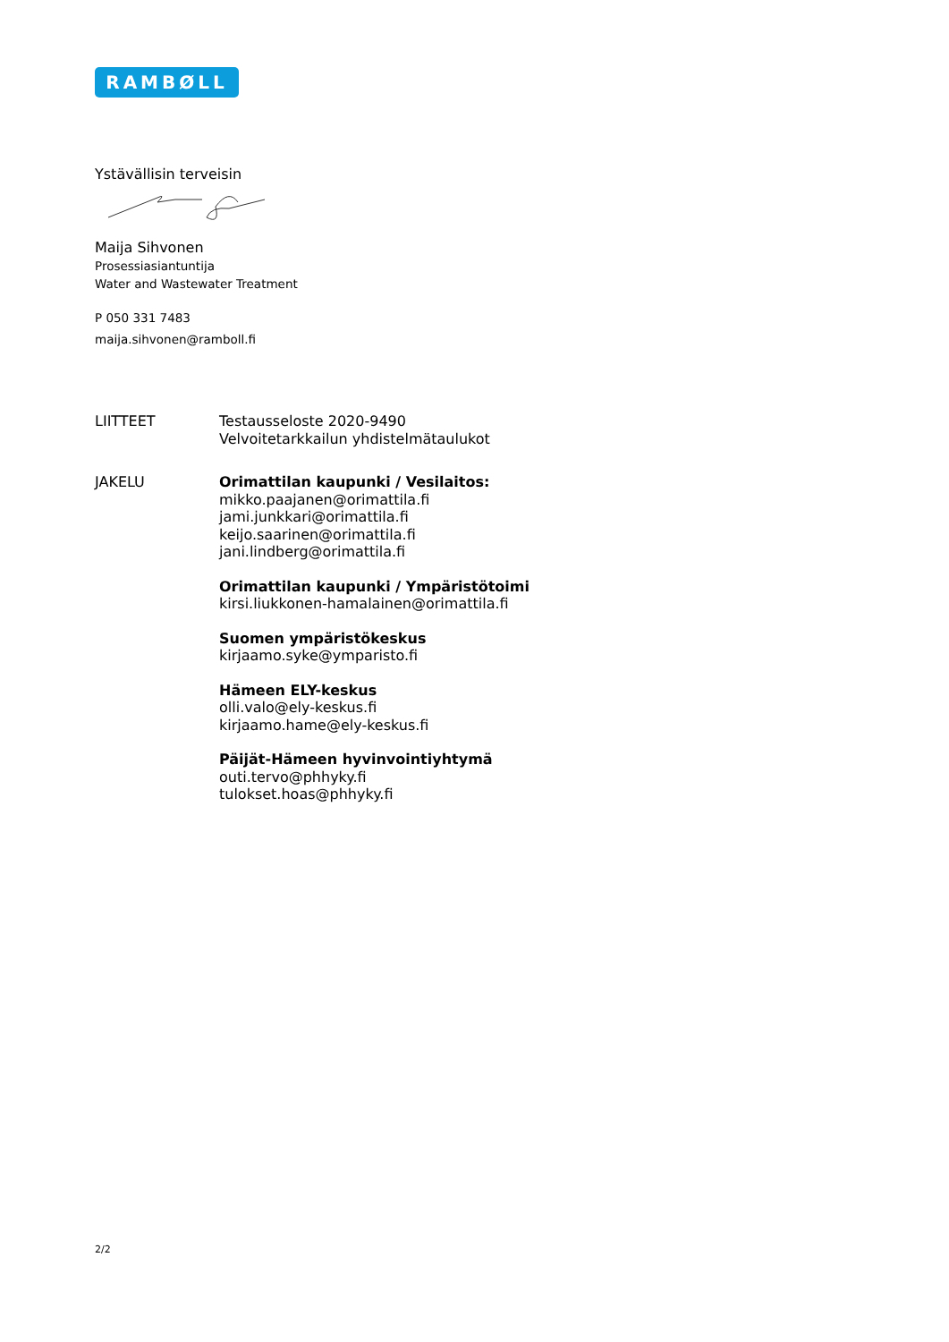RAMBØLL
Ystävällisin terveisin
Maija Sihvonen
Prosessiasiantuntija
Water and Wastewater Treatment
P 050 331 7483
maija.sihvonen@ramboll.fi
LIITTEET Testausseloste 2020-9490
Velvoitetarkkailun yhdistelmätaulukot
JAKELU Orimattilan kaupunki / Vesilaitos:
mikko.paajanen@orimattila.fi
jami.junkkari@orimattila.fi
keijo.saarinen@orimattila.fi
jani.lindberg@orimattila.fi
Orimattilan kaupunki / Ympäristötoimi
kirsi.liukkonen-hamalainen@orimattila.fi
Suomen ympäristökeskus
kirjaamo.syke@ymparisto.fi
Hämeen ELY-keskus
olli.valo@ely-keskus.fi
kirjaamo.hame@ely-keskus.fi
Päijät-Hämeen hyvinvointiyhtymä
outi.tervo@phhyky.fi
tulokset.hoas@phhyky.fi
2/2